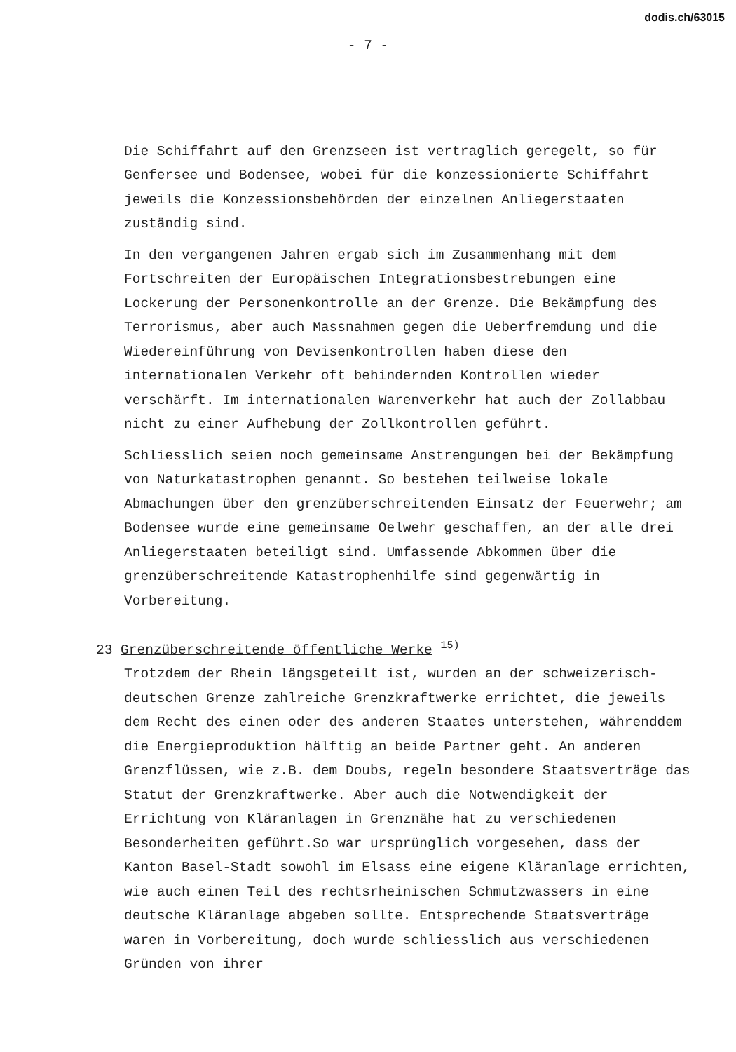dodis.ch/63015
- 7 -
Die Schiffahrt auf den Grenzseen ist vertraglich geregelt, so für Genfersee und Bodensee, wobei für die konzessionierte Schiffahrt jeweils die Konzessionsbehörden der einzelnen Anliegerstaaten zuständig sind.
In den vergangenen Jahren ergab sich im Zusammenhang mit dem Fortschreiten der Europäischen Integrationsbestrebungen eine Lockerung der Personenkontrolle an der Grenze. Die Bekämpfung des Terrorismus, aber auch Massnahmen gegen die Ueberfremdung und die Wiedereinführung von Devisenkontrollen haben diese den internationalen Verkehr oft behindernden Kontrollen wieder verschärft. Im internationalen Warenverkehr hat auch der Zollabbau nicht zu einer Aufhebung der Zollkontrollen geführt.
Schliesslich seien noch gemeinsame Anstrengungen bei der Bekämpfung von Naturkatastrophen genannt. So bestehen teilweise lokale Abmachungen über den grenzüberschreitenden Einsatz der Feuerwehr; am Bodensee wurde eine gemeinsame Oelwehr geschaffen, an der alle drei Anliegerstaaten beteiligt sind. Umfassende Abkommen über die grenzüberschreitende Katastrophenhilfe sind gegenwärtig in Vorbereitung.
23 Grenzüberschreitende öffentliche Werke <sup>15)</sup>
Trotzdem der Rhein längsgeteilt ist, wurden an der schweizerisch-deutschen Grenze zahlreiche Grenzkraftwerke errichtet, die jeweils dem Recht des einen oder des anderen Staates unterstehen, währenddem die Energieproduktion hälftig an beide Partner geht. An anderen Grenzflüssen, wie z.B. dem Doubs, regeln besondere Staatsverträge das Statut der Grenzkraftwerke. Aber auch die Notwendigkeit der Errichtung von Kläranlagen in Grenznähe hat zu verschiedenen Besonderheiten geführt.So war ursprünglich vorgesehen, dass der Kanton Basel-Stadt sowohl im Elsass eine eigene Kläranlage errichten, wie auch einen Teil des rechtsrheinischen Schmutzwassers in eine deutsche Kläranlage abgeben sollte. Entsprechende Staatsverträge waren in Vorbereitung, doch wurde schliesslich aus verschiedenen Gründen von ihrer